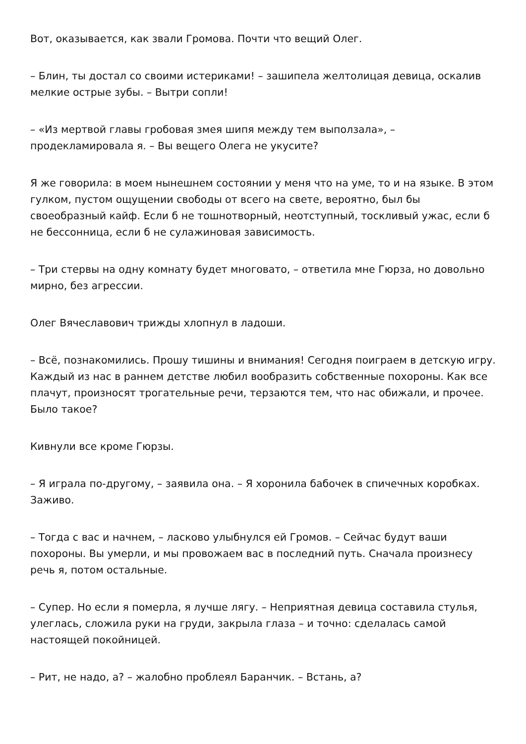Вот, оказывается, как звали Громова. Почти что вещий Олег.
– Блин, ты достал со своими истериками! – зашипела желтолицая девица, оскалив мелкие острые зубы. – Вытри сопли!
– «Из мертвой главы гробовая змея шипя между тем выползала», – продекламировала я. – Вы вещего Олега не укусите?
Я же говорила: в моем нынешнем состоянии у меня что на уме, то и на языке. В этом гулком, пустом ощущении свободы от всего на свете, вероятно, был бы своеобразный кайф. Если б не тошнотворный, неотступный, тоскливый ужас, если б не бессонница, если б не сулажиновая зависимость.
– Три стервы на одну комнату будет многовато, – ответила мне Гюрза, но довольно мирно, без агрессии.
Олег Вячеславович трижды хлопнул в ладоши.
– Всё, познакомились. Прошу тишины и внимания! Сегодня поиграем в детскую игру. Каждый из нас в раннем детстве любил вообразить собственные похороны. Как все плачут, произносят трогательные речи, терзаются тем, что нас обижали, и прочее. Было такое?
Кивнули все кроме Гюрзы.
– Я играла по-другому, – заявила она. – Я хоронила бабочек в спичечных коробках. Заживо.
– Тогда с вас и начнем, – ласково улыбнулся ей Громов. – Сейчас будут ваши похороны. Вы умерли, и мы провожаем вас в последний путь. Сначала произнесу речь я, потом остальные.
– Супер. Но если я померла, я лучше лягу. – Неприятная девица составила стулья, улеглась, сложила руки на груди, закрыла глаза – и точно: сделалась самой настоящей покойницей.
– Рит, не надо, а? – жалобно проблеял Баранчик. – Встань, а?